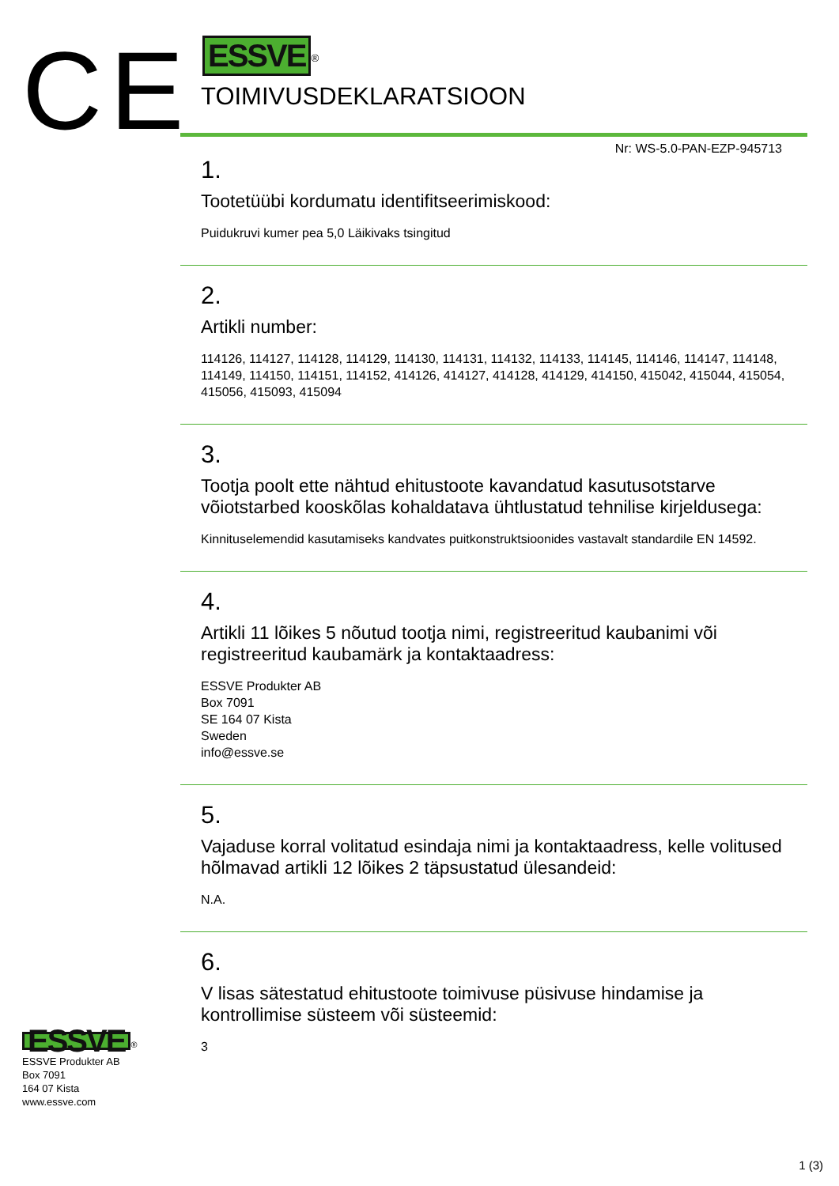CE
ESSVE<sup>®</sup>
TOIMIVUSDEKLARATSIOON
Nr: WS-5.0-PAN-EZP-945713
1.
Tootetüübi kordumatu identifitseerimiskood:
Puidukruvi kumer pea 5,0 Läikivaks tsingitud
2.
Artikli number:
114126, 114127, 114128, 114129, 114130, 114131, 114132, 114133, 114145, 114146, 114147, 114148, 114149, 114150, 114151, 114152, 414126, 414127, 414128, 414129, 414150, 415042, 415044, 415054, 415056, 415093, 415094
3.
Tootja poolt ette nähtud ehitustoote kavandatud kasutusotstarve võiotstarbed kooskõlas kohaldatava ühtlustatud tehnilise kirjeldusega:
Kinnituselemendid kasutamiseks kandvates puitkonstruktsioonides vastavalt standardile EN 14592.
4.
Artikli 11 lõikes 5 nõutud tootja nimi, registreeritud kaubanimi või registreeritud kaubamärk ja kontaktaadress:
ESSVE Produkter AB
Box 7091
SE 164 07 Kista
Sweden
info@essve.se
5.
Vajaduse korral volitatud esindaja nimi ja kontaktaadress, kelle volitused hõlmavad artikli 12 lõikes 2 täpsustatud ülesandeid:
N.A.
6.
V lisas sätestatud ehitustoote toimivuse püsivuse hindamise ja kontrollimise süsteem või süsteemid:
3
ESSVE<sup>®</sup>
ESSVE Produkter AB
Box 7091
164 07 Kista
www.essve.com
1 (3)